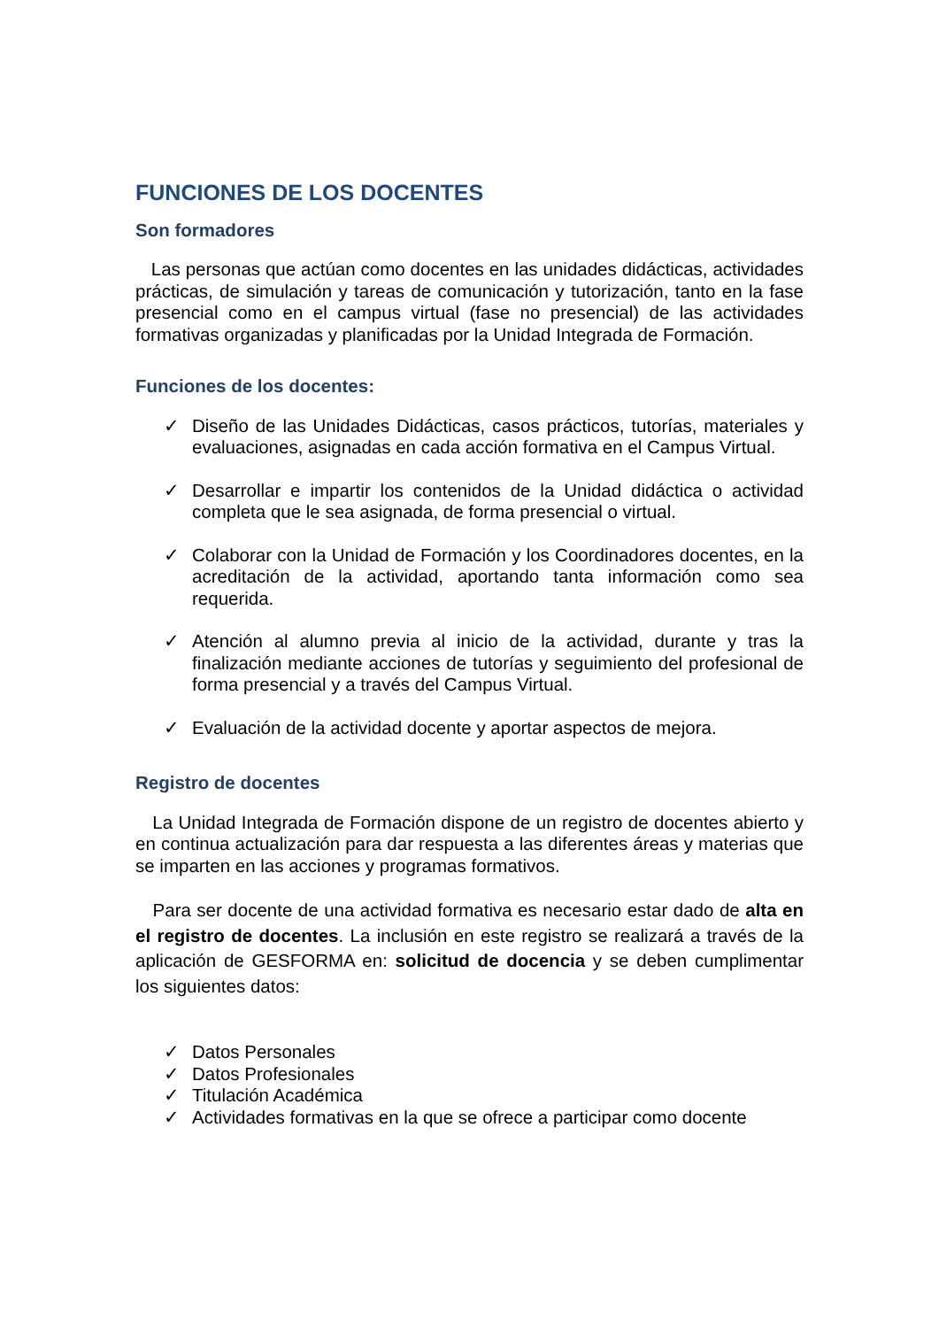FUNCIONES DE LOS DOCENTES
Son formadores
Las personas que actúan como docentes en las unidades didácticas, actividades prácticas, de simulación y tareas de comunicación y tutorización, tanto en la fase presencial como en el campus virtual (fase no presencial) de las actividades formativas organizadas y planificadas por la Unidad Integrada de Formación.
Funciones de los docentes:
✓ Diseño de las Unidades Didácticas, casos prácticos, tutorías, materiales y evaluaciones, asignadas en cada acción formativa en el Campus Virtual.
✓ Desarrollar e impartir los contenidos de la Unidad didáctica o actividad completa que le sea asignada, de forma presencial o virtual.
✓ Colaborar con la Unidad de Formación y los Coordinadores docentes, en la acreditación de la actividad, aportando tanta información como sea requerida.
✓ Atención al alumno previa al inicio de la actividad, durante y tras la finalización mediante acciones de tutorías y seguimiento del profesional de forma presencial y a través del Campus Virtual.
✓ Evaluación de la actividad docente y aportar aspectos de mejora.
Registro de docentes
La Unidad Integrada de Formación dispone de un registro de docentes abierto y en continua actualización para dar respuesta a las diferentes áreas y materias que se imparten en las acciones y programas formativos.
Para ser docente de una actividad formativa es necesario estar dado de alta en el registro de docentes. La inclusión en este registro se realizará a través de la aplicación de GESFORMA en: solicitud de docencia y se deben cumplimentar los siguientes datos:
✓ Datos Personales
✓ Datos Profesionales
✓ Titulación Académica
✓ Actividades formativas en la que se ofrece a participar como docente